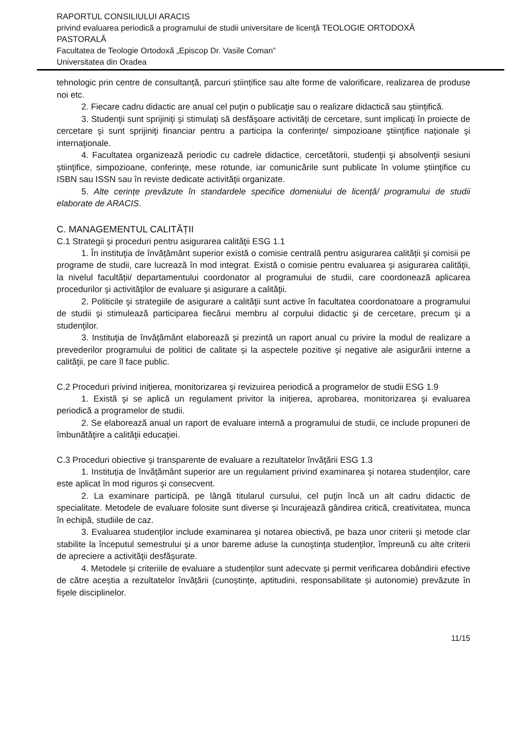RAPORTUL CONSILIULUI ARACIS
privind evaluarea periodică a programului de studii universitare de licenţă TEOLOGIE ORTODOXĂ PASTORALĂ
Facultatea de Teologie Ortodoxă „Episcop Dr. Vasile Coman”
Universitatea din Oradea
tehnologic prin centre de consultanță, parcuri științifice sau alte forme de valorificare, realizarea de produse noi etc.
2. Fiecare cadru didactic are anual cel puţin o publicaţie sau o realizare didactică sau ştiinţifică.
3. Studenţii sunt sprijiniţi şi stimulaţi să desfăşoare activităţi de cercetare, sunt implicaţi în proiecte de cercetare şi sunt sprijiniţi financiar pentru a participa la conferinţe/ simpozioane ştiinţifice naţionale şi internaţionale.
4. Facultatea organizează periodic cu cadrele didactice, cercetătorii, studenţii şi absolvenţii sesiuni ştiinţifice, simpozioane, conferinţe, mese rotunde, iar comunicările sunt publicate în volume ştiinţifice cu ISBN sau ISSN sau în reviste dedicate activităţii organizate.
5. Alte cerințe prevăzute în standardele specifice domeniului de licență/ programului de studii elaborate de ARACIS.
C. MANAGEMENTUL CALITĂȚII
C.1 Strategii şi proceduri pentru asigurarea calităţii ESG 1.1
1. În instituţia de învățământ superior există o comisie centrală pentru asigurarea calității şi comisii pe programe de studii, care lucrează în mod integrat. Există o comisie pentru evaluarea şi asigurarea calităţii, la nivelul facultății/ departamentului coordonator al programului de studii, care coordonează aplicarea procedurilor şi activităţilor de evaluare şi asigurare a calităţii.
2. Politicile şi strategiile de asigurare a calităţii sunt active în facultatea coordonatoare a programului de studii şi stimulează participarea fiecărui membru al corpului didactic şi de cercetare, precum şi a studenţilor.
3. Instituţia de învăţământ elaborează și prezintă un raport anual cu privire la modul de realizare a prevederilor programului de politici de calitate și la aspectele pozitive şi negative ale asigurării interne a calităţii, pe care îl face public.
C.2 Proceduri privind iniţierea, monitorizarea şi revizuirea periodică a programelor de studii ESG 1.9
1. Există şi se aplică un regulament privitor la iniţierea, aprobarea, monitorizarea şi evaluarea periodică a programelor de studii.
2. Se elaborează anual un raport de evaluare internă a programului de studii, ce include propuneri de îmbunătăţire a calităţii educaţiei.
C.3 Proceduri obiective şi transparente de evaluare a rezultatelor învăţării ESG 1.3
1. Instituția de învățământ superior are un regulament privind examinarea şi notarea studenţilor, care este aplicat în mod riguros şi consecvent.
2. La examinare participă, pe lângă titularul cursului, cel puţin încă un alt cadru didactic de specialitate. Metodele de evaluare folosite sunt diverse şi încurajează gândirea critică, creativitatea, munca în echipă, studiile de caz.
3. Evaluarea studenţilor include examinarea şi notarea obiectivă, pe baza unor criterii şi metode clar stabilite la începutul semestrului şi a unor bareme aduse la cunoştinţa studenţilor, împreună cu alte criterii de apreciere a activităţii desfăşurate.
4. Metodele și criteriile de evaluare a studenților sunt adecvate și permit verificarea dobândirii efective de către aceștia a rezultatelor învățării (cunoștințe, aptitudini, responsabilitate și autonomie) prevăzute în fişele disciplinelor.
11/15